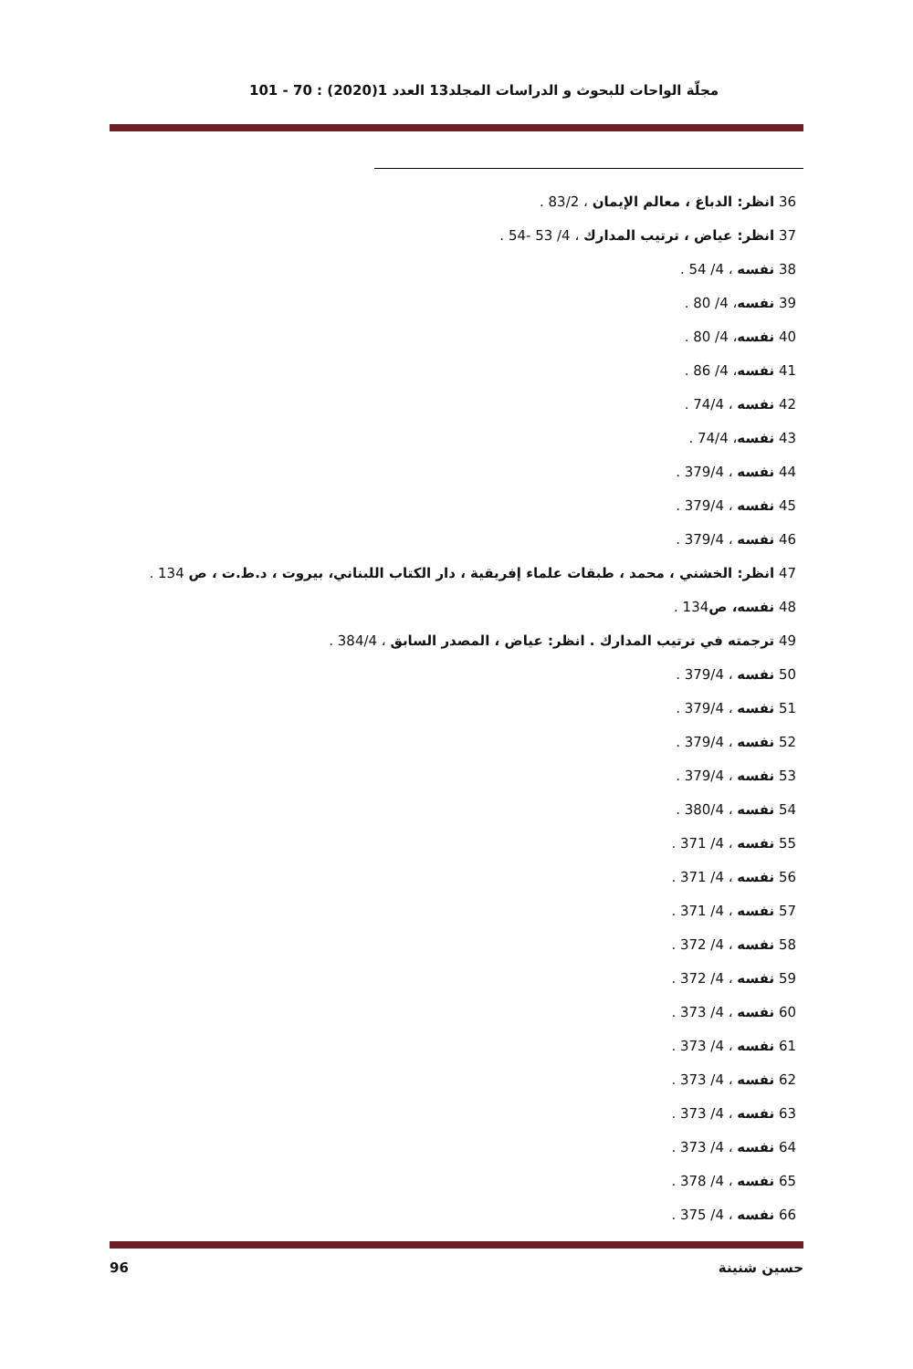مجلّة الواحات للبحوث و الدراسات المجلد13 العدد 1(2020) : 70 - 101
36 انظر: الدباغ ، معالم الإيمان ، 83/2 .
37 انظر: عياض ، ترتيب المدارك ، 4/ 53 -54 .
38 نفسه ، 4/ 54 .
39 نفسه، 4/ 80 .
40 نفسه، 4/ 80 .
41 نفسه، 4/ 86 .
42 نفسه ، 74/4 .
43 نفسه، 74/4 .
44 نفسه ، 379/4 .
45 نفسه ، 379/4 .
46 نفسه ، 379/4 .
47 انظر: الخشني ، محمد ، طبقات علماء إفريقية ، دار الكتاب اللبناني، بيروت ، د.ط.ت ، ص 134 .
48 نفسه، ص134 .
49 ترجمته في ترتيب المدارك . انظر: عياض ، المصدر السابق ، 384/4 .
50 نفسه ، 379/4 .
51 نفسه ، 379/4 .
52 نفسه ، 379/4 .
53 نفسه ، 379/4 .
54 نفسه ، 380/4 .
55 نفسه ، 4/ 371 .
56 نفسه ، 4/ 371 .
57 نفسه ، 4/ 371 .
58 نفسه ، 4/ 372 .
59 نفسه ، 4/ 372 .
60 نفسه ، 4/ 373 .
61 نفسه ، 4/ 373 .
62 نفسه ، 4/ 373 .
63 نفسه ، 4/ 373 .
64 نفسه ، 4/ 373 .
65 نفسه ، 4/ 378 .
66 نفسه ، 4/ 375 .
حسين شنينة 96